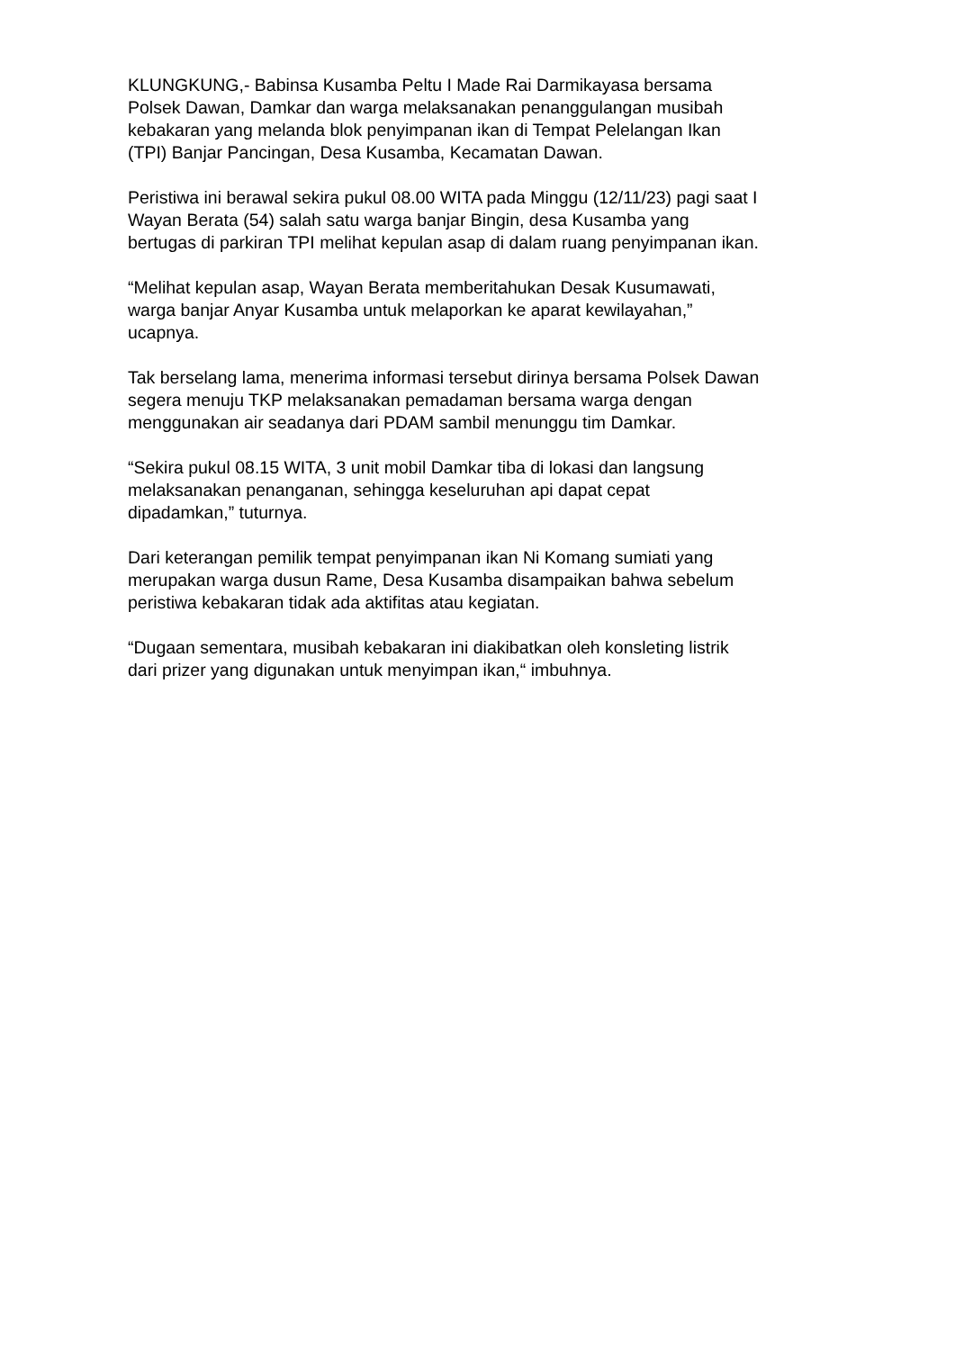KLUNGKUNG,- Babinsa Kusamba Peltu I Made Rai Darmikayasa bersama
Polsek Dawan, Damkar dan warga melaksanakan penanggulangan musibah
kebakaran yang melanda blok penyimpanan ikan di Tempat Pelelangan Ikan
(TPI) Banjar Pancingan, Desa Kusamba, Kecamatan Dawan.
Peristiwa ini berawal sekira pukul 08.00 WITA pada Minggu (12/11/23) pagi saat I
Wayan Berata (54) salah satu warga banjar Bingin, desa Kusamba yang
bertugas di parkiran TPI melihat kepulan asap di dalam ruang penyimpanan ikan.
“Melihat kepulan asap, Wayan Berata memberitahukan Desak Kusumawati,
warga banjar Anyar Kusamba untuk melaporkan ke aparat kewilayahan,”
ucapnya.
Tak berselang lama, menerima informasi tersebut dirinya bersama Polsek Dawan
segera menuju TKP melaksanakan pemadaman bersama warga dengan
menggunakan air seadanya dari PDAM sambil menunggu tim Damkar.
“Sekira pukul 08.15 WITA, 3 unit mobil Damkar tiba di lokasi dan langsung
melaksanakan penanganan, sehingga keseluruhan api dapat cepat
dipadamkan,” tuturnya.
Dari keterangan pemilik tempat penyimpanan ikan Ni Komang sumiati yang
merupakan warga dusun Rame, Desa Kusamba disampaikan bahwa sebelum
peristiwa kebakaran tidak ada aktifitas atau kegiatan.
“Dugaan sementara, musibah kebakaran ini diakibatkan oleh konsleting listrik
dari prizer yang digunakan untuk menyimpan ikan,“ imbuhnya.